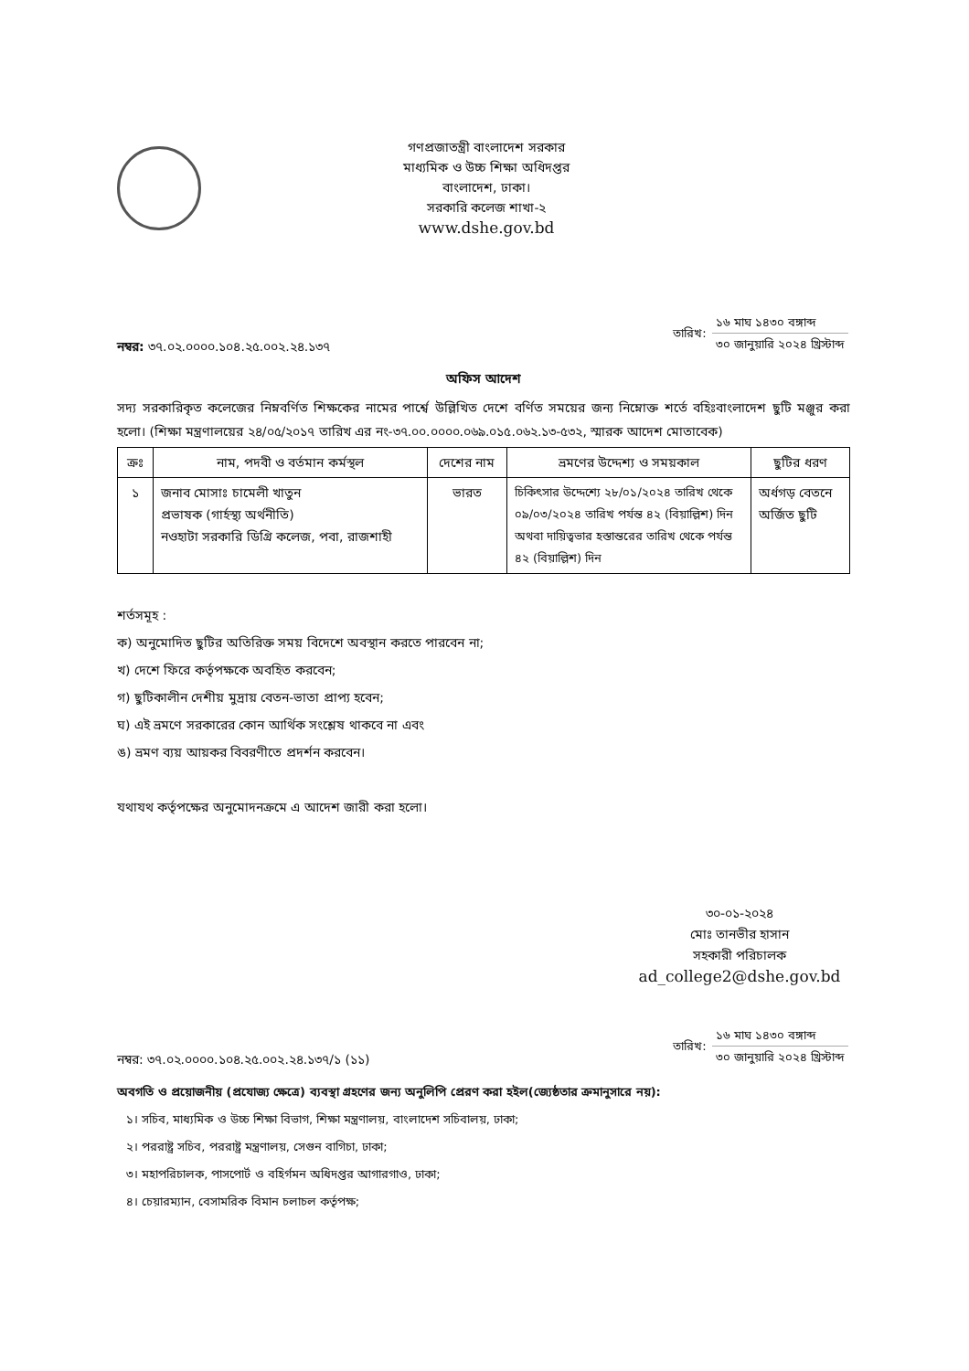গণপ্রজাতন্ত্রী বাংলাদেশ সরকার
মাধ্যমিক ও উচ্চ শিক্ষা অধিদপ্তর
বাংলাদেশ, ঢাকা।
সরকারি কলেজ শাখা-২
www.dshe.gov.bd
নম্বর: ৩৭.০২.০০০০.১০৪.২৫.০০২.২৪.১৩৭
| তারিখ: | ১৬ মাঘ ১৪৩০ বঙ্গাব্দ |
| | ৩০ জানুয়ারি ২০২৪ খ্রিস্টাব্দ |
অফিস আদেশ
সদ্য সরকারিকৃত কলেজের নিম্নবর্ণিত শিক্ষকের নামের পার্শ্বে উল্লিখিত দেশে বর্ণিত সময়ের জন্য নিম্নোক্ত শর্তে বহিঃবাংলাদেশ ছুটি মঞ্জুর করা হলো। (শিক্ষা মন্ত্রণালয়ের ২৪/০৫/২০১৭ তারিখ এর নং-৩৭.০০.০০০০.০৬৯.০১৫.০৬২.১৩-৫৩২, স্মারক আদেশ মোতাবেক)
| ক্রঃ | নাম, পদবী ও বর্তমান কর্মস্থল | দেশের নাম | ভ্রমণের উদ্দেশ্য ও সময়কাল | ছুটির ধরণ |
| --- | --- | --- | --- | --- |
| ১ | জনাব মোসাঃ চামেলী খাতুন প্রভাষক (গার্হস্থ্য অর্থনীতি) নওহাটা সরকারি ডিগ্রি কলেজ, পবা, রাজশাহী | ভারত | চিকিৎসার উদ্দেশ্যে ২৮/০১/২০২৪ তারিখ থেকে ০৯/০৩/২০২৪ তারিখ পর্যন্ত ৪২ (বিয়াল্লিশ) দিন অথবা দায়িত্বভার হস্তান্তরের তারিখ থেকে পর্যন্ত ৪২ (বিয়াল্লিশ) দিন | অর্ধগড় বেতনে অর্জিত ছুটি |
শর্তসমূহ :
ক) অনুমোদিত ছুটির অতিরিক্ত সময় বিদেশে অবস্থান করতে পারবেন না;
খ) দেশে ফিরে কর্তৃপক্ষকে অবহিত করবেন;
গ) ছুটিকালীন দেশীয় মুদ্রায় বেতন-ভাতা প্রাপ্য হবেন;
ঘ) এই ভ্রমণে সরকারের কোন আর্থিক সংশ্লেষ থাকবে না এবং
ঙ) ভ্রমণ ব্যয় আয়কর বিবরণীতে প্রদর্শন করবেন।
যথাযথ কর্তৃপক্ষের অনুমোদনক্রমে এ আদেশ জারী করা হলো।
৩০-০১-২০২৪
মোঃ তানভীর হাসান
সহকারী পরিচালক
ad_college2@dshe.gov.bd
নম্বর: ৩৭.০২.০০০০.১০৪.২৫.০০২.২৪.১৩৭/১ (১১)
| তারিখ: | ১৬ মাঘ ১৪৩০ বঙ্গাব্দ |
| | ৩০ জানুয়ারি ২০২৪ খ্রিস্টাব্দ |
অবগতি ও প্রয়োজনীয় (প্রযোজ্য ক্ষেত্রে) ব্যবস্থা গ্রহণের জন্য অনুলিপি প্রেরণ করা হইল(জ্যেষ্ঠতার ক্রমানুসারে নয়):
১। সচিব, মাধ্যমিক ও উচ্চ শিক্ষা বিভাগ, শিক্ষা মন্ত্রণালয়, বাংলাদেশ সচিবালয়, ঢাকা;
২। পররাষ্ট্র সচিব, পররাষ্ট্র মন্ত্রণালয়, সেগুন বাগিচা, ঢাকা;
৩। মহাপরিচালক, পাসপোর্ট ও বহির্গমন অধিদপ্তর আগারগাও, ঢাকা;
৪। চেয়ারম্যান, বেসামরিক বিমান চলাচল কর্তৃপক্ষ;